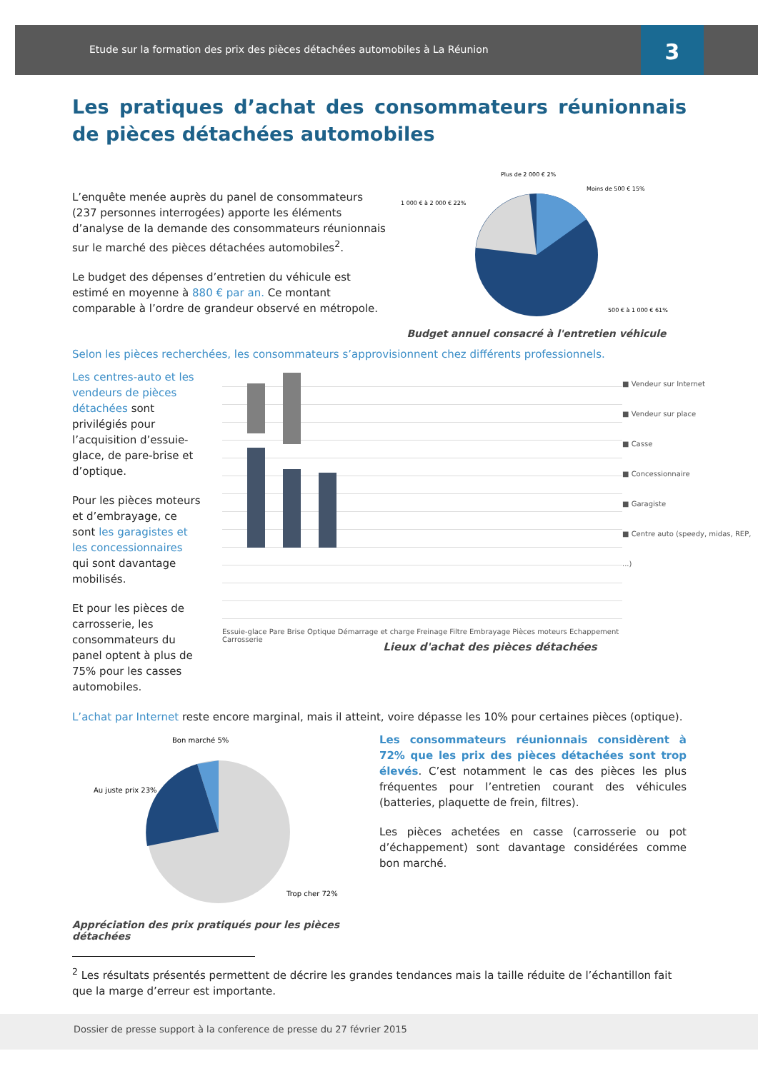Etude sur la formation des prix des pièces détachées automobiles à La Réunion
3
Les pratiques d’achat des consommateurs réunionnais de pièces détachées automobiles
L’enquête menée auprès du panel de consommateurs (237 personnes interrogées) apporte les éléments d’analyse de la demande des consommateurs réunionnais sur le marché des pièces détachées automobiles<sup>2</sup>.
Le budget des dépenses d’entretien du véhicule est estimé en moyenne à 880 € par an. Ce montant comparable à l’ordre de grandeur observé en métropole.
Plus de 2 000 € 2%
Moins de 500 € 15%
1 000 € à 2 000 € 22%
500 € à 1 000 € 61%
Budget annuel consacré à l'entretien véhicule
Selon les pièces recherchées, les consommateurs s’approvisionnent chez différents professionnels.
Les centres-auto et les vendeurs de pièces détachées sont privilégiés pour l’acquisition d’essuie-glace, de pare-brise et d’optique.
Pour les pièces moteurs et d’embrayage, ce sont les garagistes et les concessionnaires qui sont davantage mobilisés.
Et pour les pièces de carrosserie, les consommateurs du panel optent à plus de 75% pour les casses automobiles.
Essuie-glace Pare Brise Optique Démarrage et charge Freinage Filtre Embrayage Pièces moteurs Echappement Carrosserie
■ Vendeur sur Internet
■ Vendeur sur place
■ Casse
■ Concessionnaire
■ Garagiste
■ Centre auto (speedy, midas, REP, ...)
Lieux d'achat des pièces détachées
L’achat par Internet reste encore marginal, mais il atteint, voire dépasse les 10% pour certaines pièces (optique).
Bon marché 5%
Au juste prix 23%
Trop cher 72%
Appréciation des prix pratiqués pour les pièces détachées
Les consommateurs réunionnais considèrent à 72% que les prix des pièces détachées sont trop élevés. C’est notamment le cas des pièces les plus fréquentes pour l’entretien courant des véhicules (batteries, plaquette de frein, filtres).
Les pièces achetées en casse (carrosserie ou pot d’échappement) sont davantage considérées comme bon marché.
<sup>2</sup> Les résultats présentés permettent de décrire les grandes tendances mais la taille réduite de l’échantillon fait que la marge d’erreur est importante.
Dossier de presse support à la conference de presse du 27 février 2015